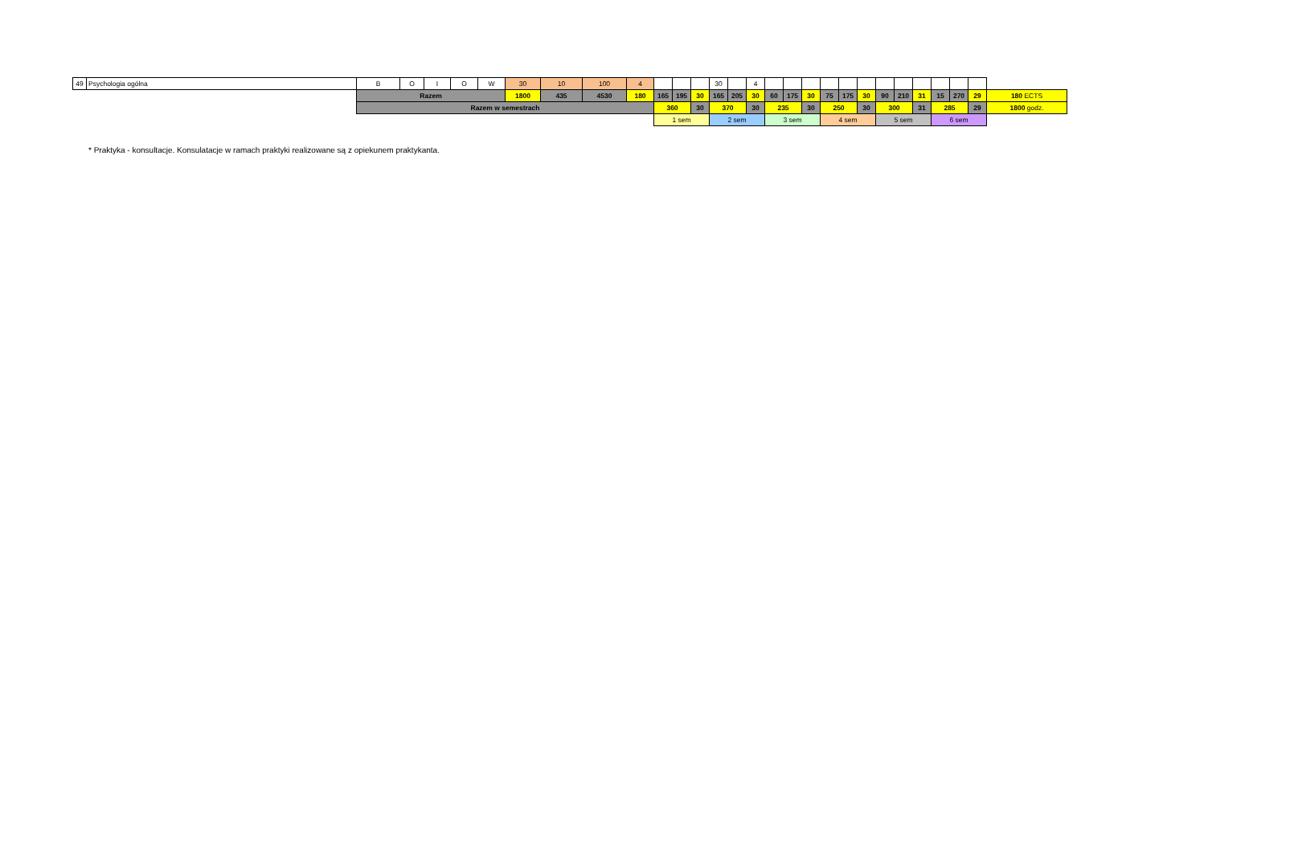| 49 | Psychologia ogólna | B | O | I | O | W | 30 | 10 | 100 | 4 | | | | 30 | | 4 | | | | | | | | | | | | | |
| | | Razem | | | | | 1800 | 435 | 4530 | 180 | 165 | 195 | 30 | 165 | 205 | 30 | 60 | 175 | 30 | 75 | 175 | 30 | 90 | 210 | 31 | 15 | 270 | 29 | 180 ECTS |
| | | Razem w semestrach | | | | | | | | | 360 | | 30 | 370 | | 30 | 235 | | 30 | 250 | | 30 | 300 | | 31 | 285 | | 29 | 1800 godz. |
| | | | | | | | | | | | 1 sem | | | 2 sem | | | 3 sem | | | 4 sem | | | 5 sem | | | 6 sem | | | |
* Praktyka - konsultacje. Konsulatacje w ramach praktyki realizowane są z opiekunem praktykanta.